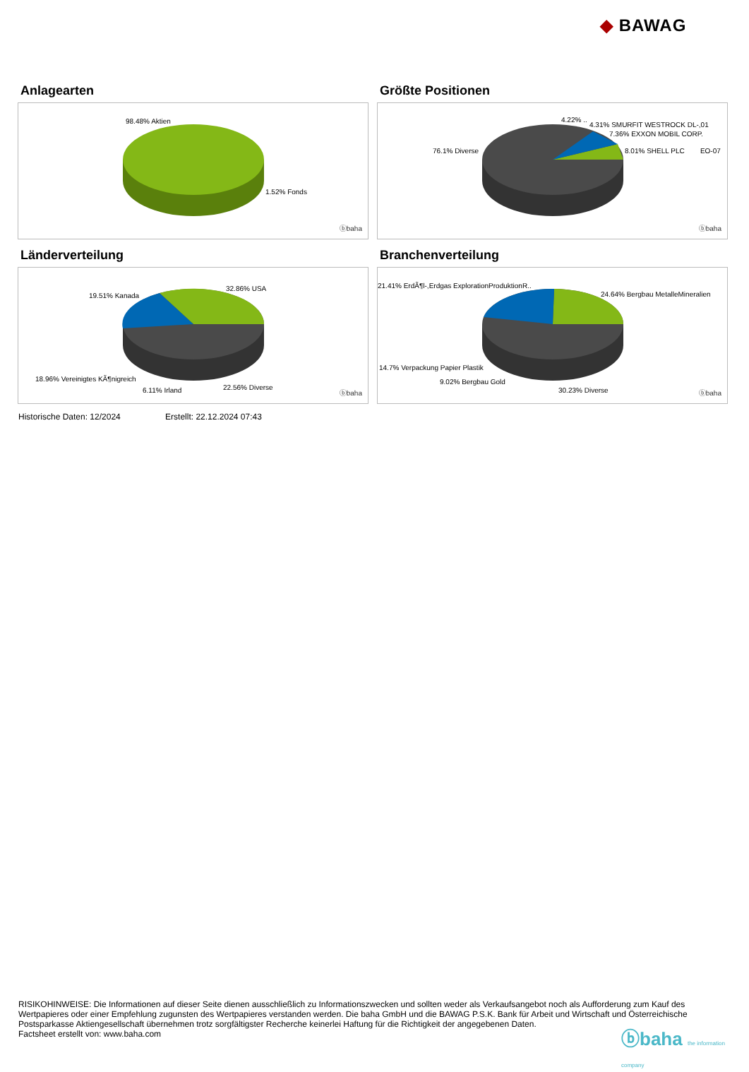◆ BAWAG
Anlagearten
98.48% Aktien
1.52% Fonds
ⓑbaha
Größte Positionen
4.22% ..
4.31% SMURFIT WESTROCK DL-,01
7.36% EXXON MOBIL CORP.
76.1% Diverse 8.01% SHELL PLC EO-07
ⓑbaha
Länderverteilung
32.86% USA
19.51% Kanada
18.96% Vereinigtes KÃ¶nigreich
6.11% Irland 22.56% Diverse
ⓑbaha
Branchenverteilung
21.41% ErdÃ¶l-,Erdgas ExplorationProduktionR..
24.64% Bergbau MetalleMineralien
14.7% Verpackung Papier Plastik
9.02% Bergbau Gold
30.23% Diverse ⓑbaha
Historische Daten: 12/2024 Erstellt: 22.12.2024 07:43
RISIKOHINWEISE: Die Informationen auf dieser Seite dienen ausschließlich zu Informationszwecken und sollten weder als Verkaufsangebot noch als Aufforderung zum Kauf des Wertpapieres oder einer Empfehlung zugunsten des Wertpapieres verstanden werden. Die baha GmbH und die BAWAG P.S.K. Bank für Arbeit und Wirtschaft und Österreichische Postsparkasse Aktiengesellschaft übernehmen trotz sorgfältigster Recherche keinerlei Haftung für die Richtigkeit der angegebenen Daten.
Factsheet erstellt von: www.baha.com
ⓑbaha the information company